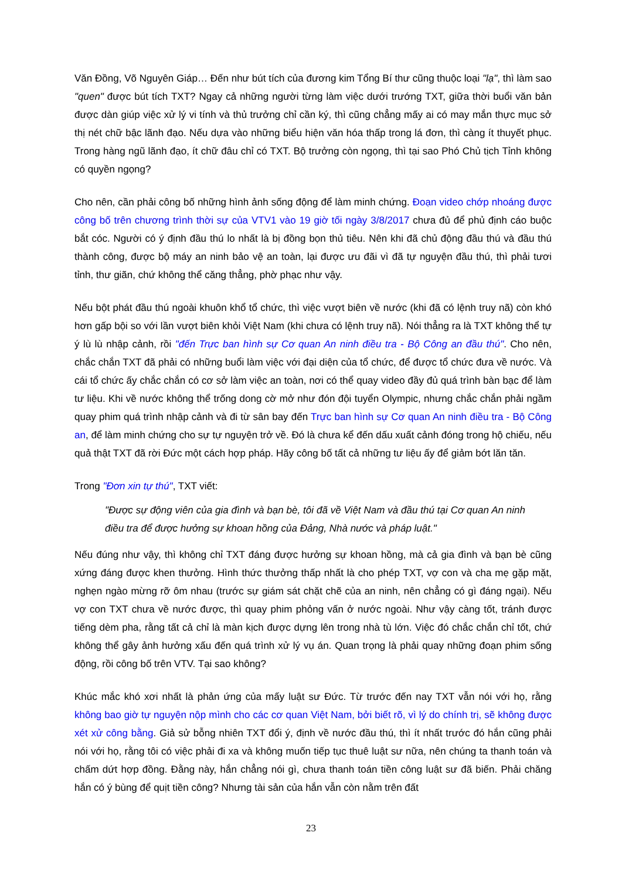Văn Đồng, Võ Nguyên Giáp… Đến như bút tích của đương kim Tổng Bí thư cũng thuộc loại "lạ", thì làm sao "quen" được bút tích TXT? Ngay cả những người từng làm việc dưới trướng TXT, giữa thời buổi văn bản được dàn giúp việc xử lý vi tính và thủ trưởng chỉ cần ký, thì cũng chẳng mấy ai có may mắn thực mục sở thị nét chữ bậc lãnh đạo. Nếu dựa vào những biểu hiện văn hóa thấp trong lá đơn, thì càng ít thuyết phục. Trong hàng ngũ lãnh đạo, ít chữ đâu chỉ có TXT. Bộ trưởng còn ngọng, thì tại sao Phó Chủ tịch Tỉnh không có quyền ngọng?
Cho nên, cần phải công bố những hình ảnh sống động để làm minh chứng. Đoạn video chớp nhoáng được công bố trên chương trình thời sự của VTV1 vào 19 giờ tối ngày 3/8/2017 chưa đủ để phủ định cáo buộc bắt cóc. Người có ý định đầu thú lo nhất là bị đồng bọn thủ tiêu. Nên khi đã chủ động đầu thú và đầu thú thành công, được bộ máy an ninh bảo vệ an toàn, lại được ưu đãi vì đã tự nguyện đầu thú, thì phải tươi tỉnh, thư giãn, chứ không thể căng thẳng, phờ phạc như vậy.
Nếu bột phát đầu thú ngoài khuôn khổ tổ chức, thì việc vượt biên về nước (khi đã có lệnh truy nã) còn khó hơn gấp bội so với lần vượt biên khỏi Việt Nam (khi chưa có lệnh truy nã). Nói thẳng ra là TXT không thể tự ý lù lù nhập cảnh, rồi "đến Trực ban hình sự Cơ quan An ninh điều tra - Bộ Công an đầu thú". Cho nên, chắc chắn TXT đã phải có những buổi làm việc với đại diện của tổ chức, để được tổ chức đưa về nước. Và cái tổ chức ấy chắc chắn có cơ sở làm việc an toàn, nơi có thể quay video đầy đủ quá trình bàn bạc để làm tư liệu. Khi về nước không thể trống dong cờ mở như đón đội tuyển Olympic, nhưng chắc chắn phải ngầm quay phim quá trình nhập cảnh và đi từ sân bay đến Trực ban hình sự Cơ quan An ninh điều tra - Bộ Công an, để làm minh chứng cho sự tự nguyện trở về. Đó là chưa kể đến dấu xuất cảnh đóng trong hộ chiếu, nếu quả thật TXT đã rời Đức một cách hợp pháp. Hãy công bố tất cả những tư liệu ấy để giảm bớt lăn tăn.
Trong "Đơn xin tự thú", TXT viết:
"Được sự động viên của gia đình và bạn bè, tôi đã về Việt Nam và đầu thú tại Cơ quan An ninh điều tra để được hưởng sự khoan hồng của Đảng, Nhà nước và pháp luật."
Nếu đúng như vậy, thì không chỉ TXT đáng được hưởng sự khoan hồng, mà cả gia đình và bạn bè cũng xứng đáng được khen thưởng. Hình thức thưởng thấp nhất là cho phép TXT, vợ con và cha mẹ gặp mặt, nghẹn ngào mừng rỡ ôm nhau (trước sự giám sát chặt chẽ của an ninh, nên chẳng có gì đáng ngại). Nếu vợ con TXT chưa về nước được, thì quay phim phỏng vấn ở nước ngoài. Như vậy càng tốt, tránh được tiếng dèm pha, rằng tất cả chỉ là màn kịch được dựng lên trong nhà tù lớn. Việc đó chắc chắn chỉ tốt, chứ không thể gây ảnh hưởng xấu đến quá trình xử lý vụ án. Quan trọng là phải quay những đoạn phim sống động, rồi công bố trên VTV. Tại sao không?
Khúc mắc khó xơi nhất là phản ứng của mấy luật sư Đức. Từ trước đến nay TXT vẫn nói với họ, rằng không bao giờ tự nguyện nộp mình cho các cơ quan Việt Nam, bởi biết rõ, vì lý do chính trị, sẽ không được xét xử công bằng. Giả sử bỗng nhiên TXT đổi ý, định về nước đầu thú, thì ít nhất trước đó hắn cũng phải nói với họ, rằng tôi có việc phải đi xa và không muốn tiếp tục thuê luật sư nữa, nên chúng ta thanh toán và chấm dứt hợp đồng. Đằng này, hắn chẳng nói gì, chưa thanh toán tiền công luật sư đã biến. Phải chăng hắn có ý bùng để quịt tiền công? Nhưng tài sản của hắn vẫn còn nằm trên đất
23